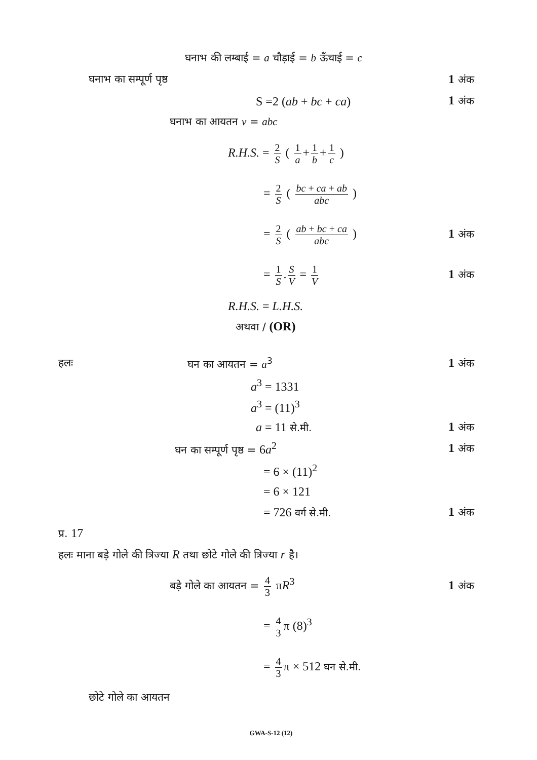घनाभ की लम्बाई = a चौड़ाई = b ऊँचाई = c
घनाभ का सम्पूर्ण पृष्ठ 1 अंक
S =2 (ab + bc + ca) 1 अंक
घनाभ का आयतन v = abc
R.H.S. = 2 S ( 1 a + 1 b + 1 c )
= 2 S ( bc + ca + ab abc )
= 2 S ( ab + bc + ca abc ) 1 अंक
= 1 S. S V = 1 V
1 अंक
R.H.S. = L.H.S.
अथवा / (OR)
हलः घन का आयतन = a<sup>3</sup> 1 अंक
a<sup>3</sup> = 1331
a<sup>3</sup> = (11)<sup>3</sup>
a = 11 से.मी.
1 अंक
घन का सम्पूर्ण पृष्ठ = 6a<sup>2</sup> 1 अंक
= 6 × (11)<sup>2</sup>
= 6 × 121
= 726 वर्ग से.मी.
1 अंक
प्र. 17
हलः माना बड़े गोले की त्रिज्या R तथा छोटे गोले की त्रिज्या r है।
बड़े गोले का आयतन = 4 3 πR<sup>3</sup> 1 अंक
= 4 3 π (8)<sup>3</sup>
= 4 3 π × 512 घन से.मी.
छोटे गोले का आयतन
GWA-S-12 (12)